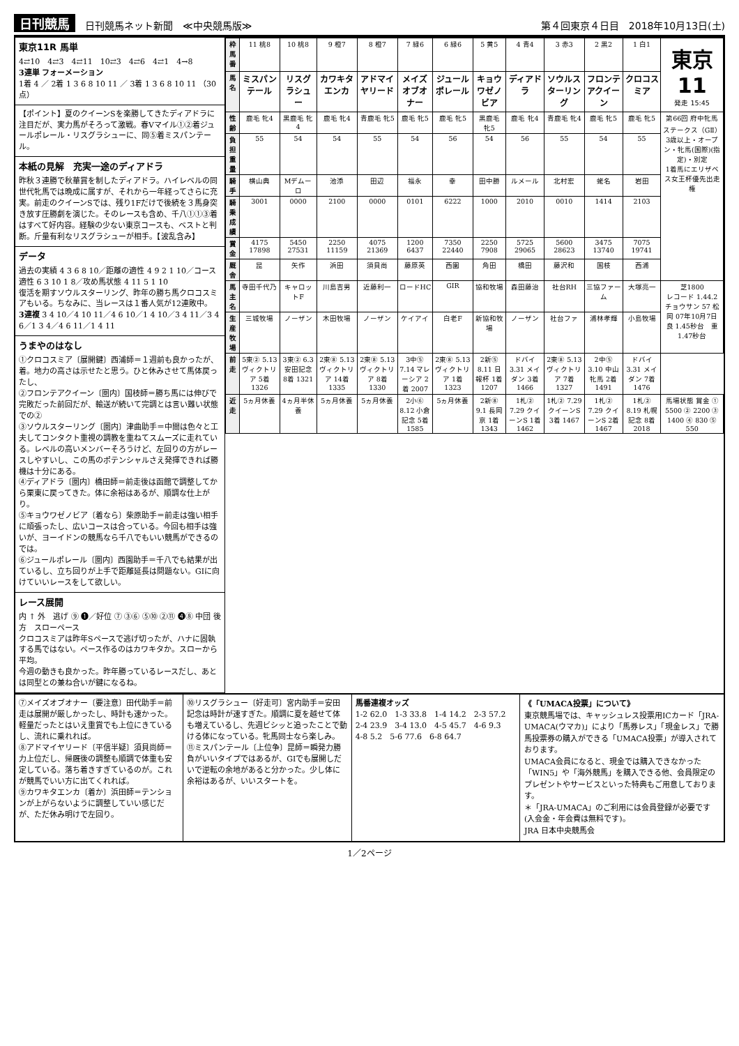日刊競馬 日刊競馬ネット新聞　≪中央競馬版≫ 第４回東京４日目　2018年10月13日(土)
東京11R 馬単
4⇄10　4⇄3　4⇄11　10⇄3　4⇄6　4⇄1　4→8
3連単 フォーメーション
1着 4 ／ 2着 1 3 6 8 10 11 ／ 3着 1 3 6 8 10 11 （30点）
【ポイント】夏のクイーンSを楽勝してきたディアドラに注目だが、実力馬がそろって激戦。春Vマイル①②着ジュールポレール・リスグラシューに、同⑤着ミスパンテール。
本紙の見解　充実一途のディアドラ
昨秋３連勝で秋華賞を制したディアドラ。ハイレベルの同世代牝馬では晩成に属すが、それから一年経ってさらに充実。前走のクイーンSでは、残り1Fだけで後続を３馬身突き放す圧勝劇を演じた。そのレースも含め、千八①①③着はすべて好内容。経験の少ない東京コースも、ベストと判断。斤量有利なリスグラシューが相手。【波乱含み】
データ
過去の実績 4 3 6 8 10／距離の適性 4 9 2 1 10／コース適性 6 3 10 1 8／攻め馬状態 4 11 5 1 10
復活を期すソウルスターリング、昨年の勝ち馬クロコスミアもいる。ちなみに、当レースは１番人気が12連敗中。
3連複 3 4 10／4 10 11／4 6 10／1 4 10／3 4 11／3 4 6／1 3 4／4 6 11／1 4 11
うまやのはなし
①クロコスミア〔展開鍵〕西浦師＝１週前も良かったが、着。地力の高さは示せたと思う。ひと休みさせて馬体戻ったし、
②フロンテアクイーン〔圏内〕国枝師＝勝ち馬には伸びで完敗だった前回だが、輸送が続いて完調とは言い難い状態での②
③ソウルスターリング〔圏内〕津曲助手＝中間は色々と工夫してコンタクト重視の調教を重ねてスムーズに走れている。レベルの高いメンバーそろうけど、左回りの方がレースしやすいし、この馬のポテンシャルさえ発揮できれば勝機は十分にある。
④ディアドラ〔圏内〕橋田師＝前走後は函館で調整してから栗東に戻ってきた。体に余裕はあるが、順調な仕上がり。
⑤キョウワゼノビア〔着なら〕柴原助手＝前走は強い相手に頑張ったし、広いコースは合っている。今回も相手は強いが、ヨーイドンの競馬なら千八でもいい競馬ができるのでは。
⑥ジュールポレール〔圏内〕西園助手＝千八でも結果が出ているし、立ち回りが上手で距離延長は問題ない。GⅠに向けていいレースをして欲しい。
レース展開
内 ↑ 外　逃げ ⑨ ❶／好位 ⑦ ③⑥ ⑤⑩ ②⑪ ❹⑧ 中団 後方　スローペース
クロコスミアは昨年Sペースで逃げ切ったが、ハナに固執する馬ではない。ペース作るのはカワキタか。スローから平均。
今週の動きも良かった。昨年勝っているレースだし、あとは同型との兼ね合いが鍵になるね。
| 枠馬番 | 11 桃8 | 10 桃8 | 9 橙7 | 8 橙7 | 7 緑6 | 6 緑6 | 5 黄5 | 4 青4 | 3 赤3 | 2 黒2 | 1 白1 | 東京 11 発走 15:45 |
| 馬名 | ミスパンテール | リスグラシュー | カワキタエンカ | アドマイヤリード | メイズオブオナー | ジュールポレール | キョウワゼノビア | ディアドラ | ソウルスターリング | フロンテアクイーン | クロコスミア | |
| 性齢 | 鹿毛 牝4 | 黒鹿毛 牝4 | 鹿毛 牝4 | 青鹿毛 牝5 | 鹿毛 牝5 | 鹿毛 牝5 | 黒鹿毛 牝5 | 鹿毛 牝4 | 青鹿毛 牝4 | 鹿毛 牝5 | 鹿毛 牝5 | 第66回 府中牝馬ステークス（GⅡ） 3歳以上・オープン・牝馬(国際)(指定)・別定 1着馬にエリザベス女王杯優先出走権 |
| 負担重量 | 55 | 54 | 54 | 55 | 54 | 56 | 54 | 56 | 55 | 54 | 55 | |
| 騎手 | 横山典 | Mデムーロ | 池添 | 田辺 | 福永 | 幸 | 田中勝 | ルメール | 北村宏 | 蛯名 | 岩田 | |
| 騎乗成績 | 3001 | 0000 | 2100 | 0000 | 0101 | 6222 | 1000 | 2010 | 0010 | 1414 | 2103 | |
| 賞金 | 4175 17898 | 5450 27531 | 2250 11159 | 4075 21369 | 1200 6437 | 7350 22440 | 2250 7908 | 5725 29065 | 5600 28623 | 3475 13740 | 7075 19741 | |
| 厩舎 | 昆 | 矢作 | 浜田 | 須貝尚 | 藤原英 | 西園 | 角田 | 橋田 | 藤沢和 | 国枝 | 西浦 | |
| 馬主名 | 寺田千代乃 | キャロットF | 川島吉男 | 近藤利一 | ロードHC | GIR | 協和牧場 | 森田藤治 | 社台RH | 三協ファーム | 大塚亮一 | 芝1800 レコード 1.44.2 チョウサン 57 松岡 07年10月7日 良 1.45秒台 重 1.47秒台 |
| 生産牧場 | 三城牧場 | ノーザン | 木田牧場 | ノーザン | ケイアイ | 白老F | 新協和牧場 | ノーザン | 社台ファ | 浦林孝輝 | 小島牧場 | |
| 前走 | 5東② 5.13 ヴィクトリア 5着 1326 | 3東② 6.3 安田記念 8着 1321 | 2東⑧ 5.13 ヴィクトリア 14着 1335 | 2東⑧ 5.13 ヴィクトリア 8着 1330 | 3中⑤ 7.14 マレーシア 2着 2007 | 2東⑧ 5.13 ヴィクトリア 1着 1323 | 2新⑤ 8.11 日報杯 1着 1207 | ドバイ 3.31 メイダン 3着 1466 | 2東⑧ 5.13 ヴィクトリア 7着 1327 | 2中⑤ 3.10 中山牝馬 2着 1491 | ドバイ 3.31 メイダン 7着 1476 | |
| 近走 | 5ヵ月休養 | 4ヵ月半休養 | 5ヵ月休養 | 5ヵ月休養 | 2小⑥ 8.12 小倉記念 5着 1585 | 5ヵ月休養 | 2新⑧ 9.1 長岡京 1着 1343 | 1札② 7.29 クイーンS 1着 1462 | 1札② 7.29 クイーンS 3着 1467 | 1札② 7.29 クイーンS 2着 1467 | 1札② 8.19 札幌記念 8着 2018 | 馬場状態 賞金 ① 5500 ② 2200 ③ 1400 ④ 830 ⑤ 550 |
⑦メイズオブオナー〔要注意〕田代助手＝前走は展開が厳しかったし、時計も速かった。軽量だったとはいえ重賞でも上位にきているし、流れに乗れれば。
⑧アドマイヤリード〔平信半疑〕須貝尚師＝力上位だし、帰厩後の調整も順調で体重も安定している。落ち着きすぎているのが。これが競馬でいい方に出てくれれば。
⑨カワキタエンカ〔着か〕浜田師＝テンションが上がらないように調整していい感じだが、ただ休み明けで左回り。
⑩リスグラシュー〔好走可〕宮内助手＝安田記念は時計が速すぎた。順調に夏を越せて体も増えているし、先週ビシッと追ったことで動ける体になっている。牝馬同士なら楽しみ。
⑪ミスパンテール〔上位争〕昆師＝瞬発力勝負がいいタイプではあるが、GⅠでも展開しだいで逆転の余地があると分かった。少し体に余裕はあるが、いいスタートを。
馬番連複オッズ
1-2 62.0　1-3 33.8　1-4 14.2　2-3 57.2　2-4 23.9　3-4 13.0　4-5 45.7　4-6 9.3　4-8 5.2　5-6 77.6　6-8 64.7
《「UMACA投票」について》
東京競馬場では、キャッシュレス投票用ICカード「JRA-UMACA(ウマカ)」により「馬券レス」「現金レス」で勝馬投票券の購入ができる「UMACA投票」が導入されております。
UMACA会員になると、現金では購入できなかった「WIN5」や「海外競馬」を購入できる他、会員限定のプレゼントやサービスといった特典もご用意しております。
＊「JRA-UMACA」のご利用には会員登録が必要です(入会金・年会費は無料です)。
JRA 日本中央競馬会
1／2ページ